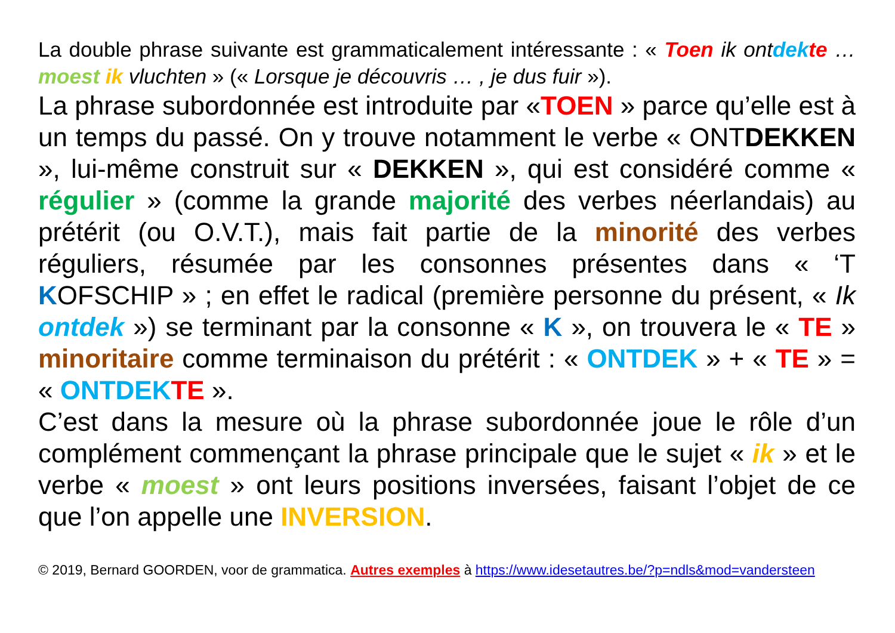La double phrase suivante est grammaticalement intéressante : « Toen ik ontdek te … moest ik vluchten » (« Lorsque je découvris … , je dus fuir »).
La phrase subordonnée est introduite par «TOEN » parce qu’elle est à un temps du passé. On y trouve notamment le verbe « ONTDEKKEN », lui-même construit sur « DEKKEN », qui est considéré comme « régulier » (comme la grande majorité des verbes néerlandais) au prétérit (ou O.V.T.), mais fait partie de la minorité des verbes réguliers, résumée par les consonnes présentes dans « ‘T KOFSCHIP » ; en effet le radical (première personne du présent, « Ik ontdek ») se terminant par la consonne « K », on trouvera le « TE » minoritaire comme terminaison du prétérit : « ONTDEK » + « TE » = « ONTDEK TE ».
C’est dans la mesure où la phrase subordonnée joue le rôle d’un complément commençant la phrase principale que le sujet « ik » et le verbe « moest » ont leurs positions inversées, faisant l’objet de ce que l’on appelle une INVERSION.
© 2019, Bernard GOORDEN, voor de grammatica. Autres exemples à https://www.idesetautres.be/?p=ndls&mod=vandersteen